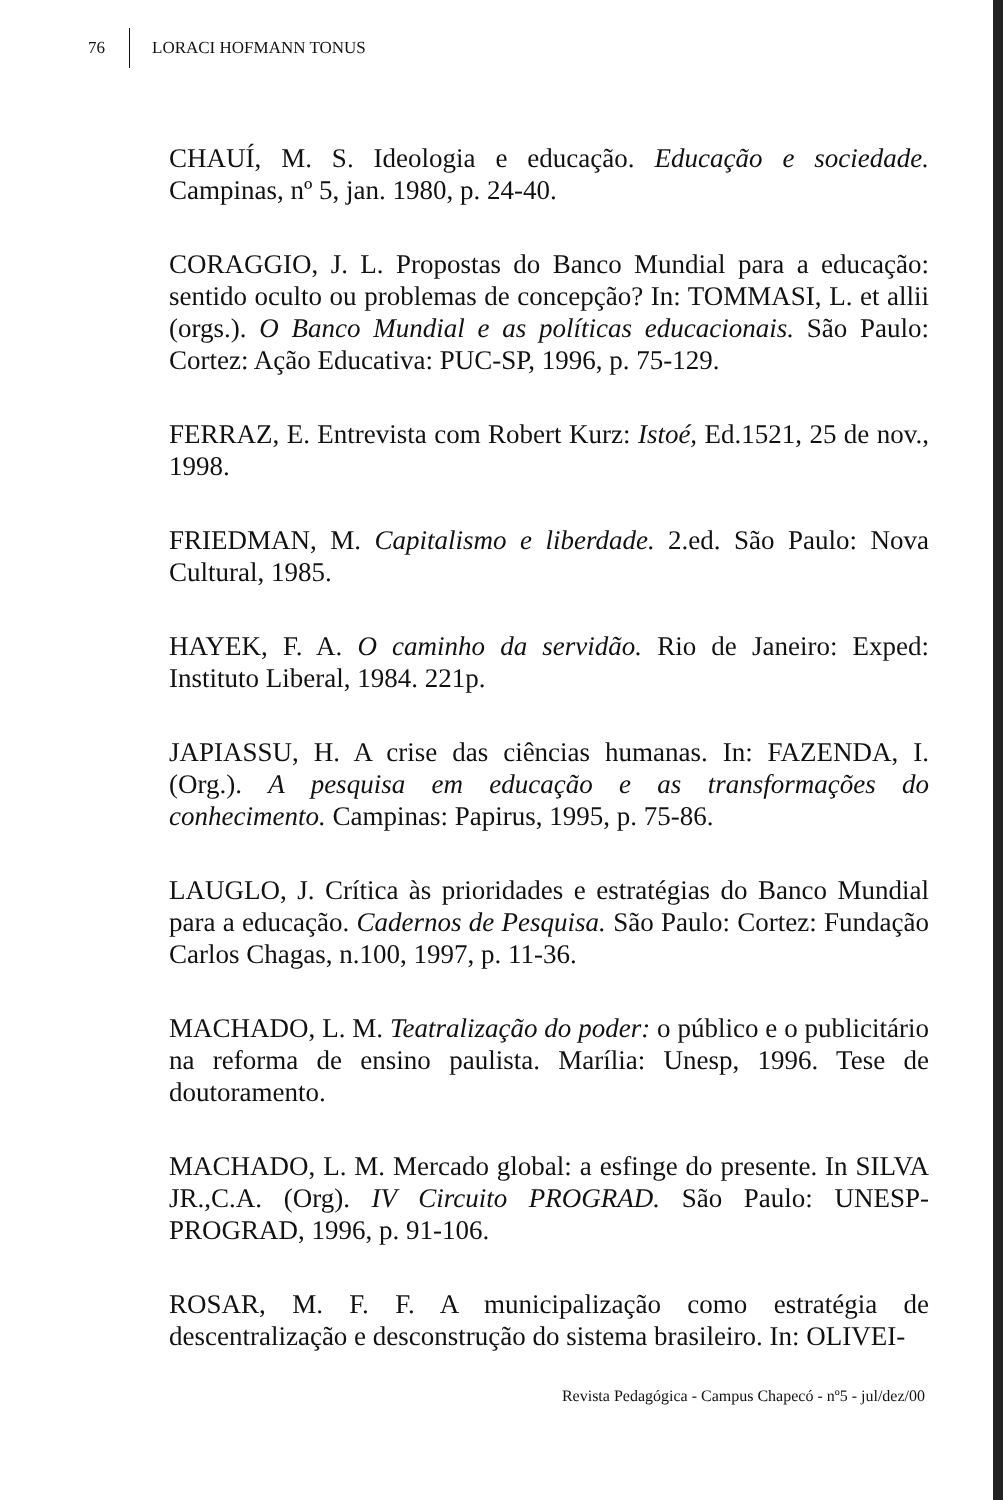76 LORACI HOFMANN TONUS
CHAUÍ, M. S. Ideologia e educação. Educação e sociedade. Campinas, nº 5, jan. 1980, p. 24-40.
CORAGGIO, J. L. Propostas do Banco Mundial para a educação: sentido oculto ou problemas de concepção? In: TOMMASI, L. et allii (orgs.). O Banco Mundial e as políticas educacionais. São Paulo: Cortez: Ação Educativa: PUC-SP, 1996, p. 75-129.
FERRAZ, E. Entrevista com Robert Kurz: Istoé, Ed.1521, 25 de nov., 1998.
FRIEDMAN, M. Capitalismo e liberdade. 2.ed. São Paulo: Nova Cultural, 1985.
HAYEK, F. A. O caminho da servidão. Rio de Janeiro: Exped: Instituto Liberal, 1984. 221p.
JAPIASSU, H. A crise das ciências humanas. In: FAZENDA, I. (Org.). A pesquisa em educação e as transformações do conhecimento. Campinas: Papirus, 1995, p. 75-86.
LAUGLO, J. Crítica às prioridades e estratégias do Banco Mundial para a educação. Cadernos de Pesquisa. São Paulo: Cortez: Fundação Carlos Chagas, n.100, 1997, p. 11-36.
MACHADO, L. M. Teatralização do poder: o público e o publicitário na reforma de ensino paulista. Marília: Unesp, 1996. Tese de doutoramento.
MACHADO, L. M. Mercado global: a esfinge do presente. In SILVA JR.,C.A. (Org). IV Circuito PROGRAD. São Paulo: UNESP-PROGRAD, 1996, p. 91-106.
ROSAR, M. F. F. A municipalização como estratégia de descentralização e desconstrução do sistema brasileiro. In: OLIVEI-
Revista Pedagógica - Campus Chapecó - nº5 - jul/dez/00